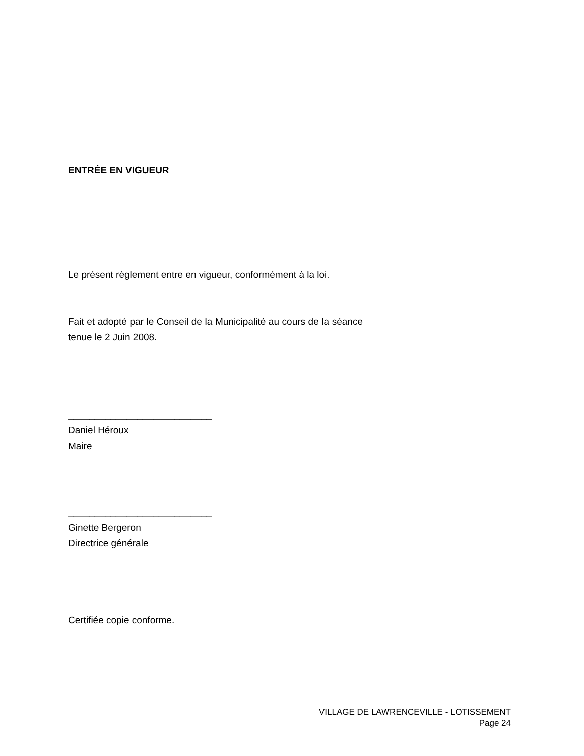ENTRÉE EN VIGUEUR
Le présent règlement entre en vigueur, conformément à la loi.
Fait et adopté par le Conseil de la Municipalité au cours de la séance tenue le 2 Juin 2008.
___________________________
Daniel Héroux
Maire
___________________________
Ginette Bergeron
Directrice générale
Certifiée copie conforme.
VILLAGE DE LAWRENCEVILLE - LOTISSEMENT
Page 24